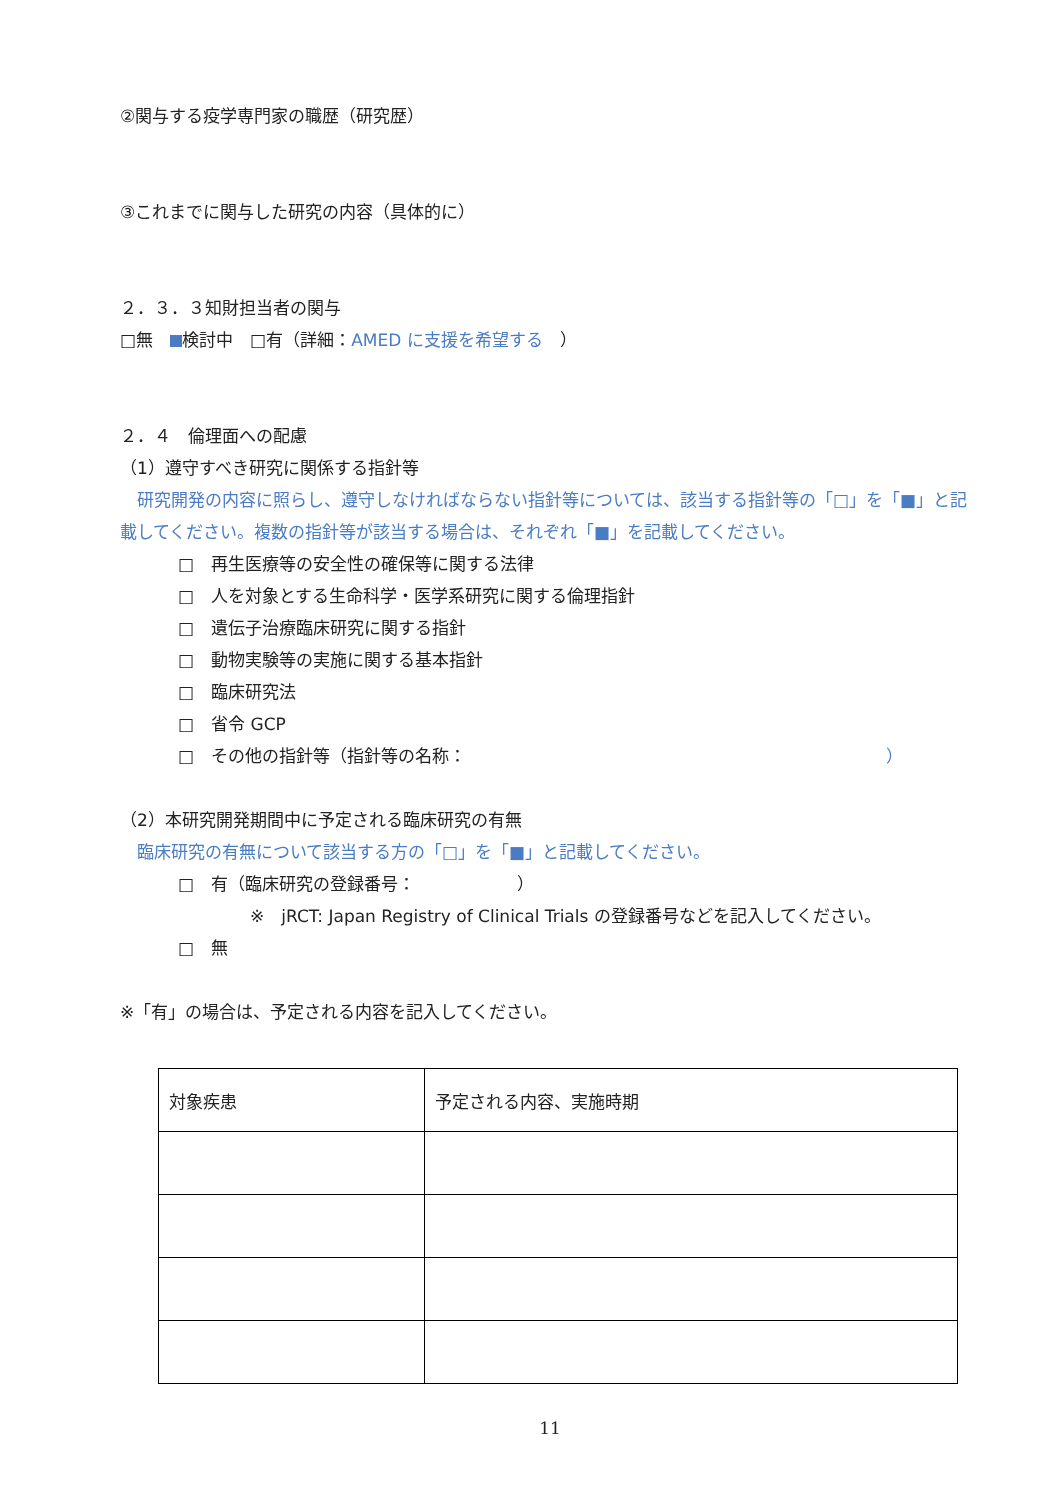②関与する疫学専門家の職歴（研究歴）
③これまでに関与した研究の内容（具体的に）
２．３．３知財担当者の関与
□無　 検討中　□有（詳細：AMED に支援を希望する　）
２．４　倫理面への配慮
（1）遵守すべき研究に関係する指針等
　研究開発の内容に照らし、遵守しなければならない指針等については、該当する指針等の「□」を「■」と記載してください。複数の指針等が該当する場合は、それぞれ「■」を記載してください。
□　再生医療等の安全性の確保等に関する法律
□　人を対象とする生命科学・医学系研究に関する倫理指針
□　遺伝子治療臨床研究に関する指針
□　動物実験等の実施に関する基本指針
□　臨床研究法
□　省令 GCP
□　その他の指針等（指針等の名称： ）
（2）本研究開発期間中に予定される臨床研究の有無
　臨床研究の有無について該当する方の「□」を「■」と記載してください。
□　有（臨床研究の登録番号：　　　　　　）
※　jRCT: Japan Registry of Clinical Trials の登録番号などを記入してください。
□　無
※「有」の場合は、予定される内容を記入してください。
| 対象疾患 | 予定される内容、実施時期 |
11